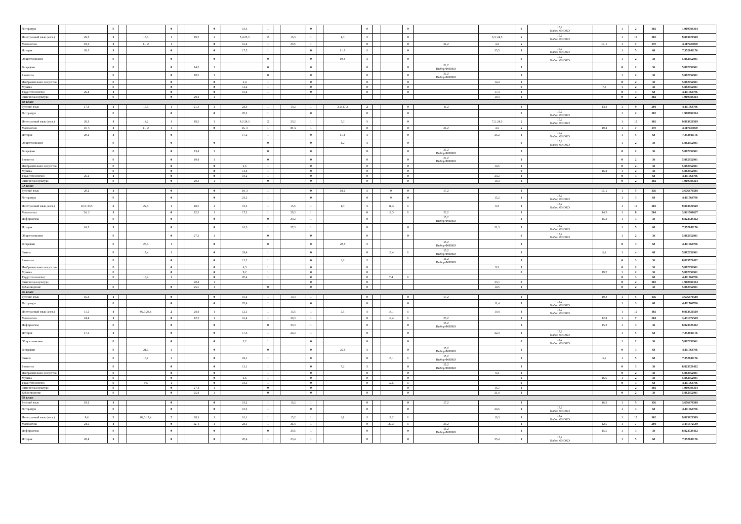| Литература | | | 0 | | | 0 | | | 0 | | 18,3 | 1 | | | 0 | | | 0 | | | 0 | | | 0 | 15,2 Выбор ФИОКО | | 1 | 2 | 102 | 1,960784314 |
| Иностранный язык (англ.) | | 26,3 | 1 | | 15,3 | 1 | | 19,3 | 1 | | 5,4 25,3 | 2 | | 16,3 | 1 | | 4,3 | 1 | | | 0 | | 3,3; 24,3 | 2 | 15,2 Выбор ФИОКО | | 1 | 10 | 102 | 9,803921569 |
| Математика | | 19,5 | 1 | | 11, 2 | 1 | | | 0 | | 16,4 | 1 | | 30,5 | 1 | | | 0 | | | 0 | 24,2 | 4,2 | 2 | | 19, 4 | 1 | 7 | 170 | 4,117647059 |
| История | | 20,5 | 1 | | | 0 | | | 0 | | 17,5 | 1 | | | 0 | | 11,5 | 1 | | | 0 | | 25,5 | 1 | 15,2 Выбор ФИОКО | | 1 | 5 | 68 | 7,352941176 |
| Обществознание | | | 0 | | | 0 | | | 0 | | | 0 | | | 0 | | 10,3 | 1 | | | 0 | | | 0 | 15,2 Выбор ФИОКО | | 1 | 2 | 34 | 5,882352941 |
| География | | | 0 | | | 0 | | 14,2 | 1 | | | 0 | | | 0 | | | 0 | | | 0 | 21,2 Выбор ФИОКО | | 1 | | | 0 | 2 | 34 | 5,882352941 |
| Биология | | | 0 | | | 0 | | 18,3 | 1 | | | 0 | | | 0 | | | 0 | | | 0 | 21,2 Выбор ФИОКО | | 1 | | | 1 | 2 | 34 | 5,882352941 |
| Изобразительное искусство | | | 0 | | | 0 | | | 0 | | 2,4 | 1 | | | 0 | | | 0 | | | 0 | | 14,4 | 1 | | | 0 | 2 | 34 | 5,882352941 |
| Музыка | | | 0 | | | 0 | | | 0 | | 11,4 | 1 | | | 0 | | | 0 | | | 0 | | | 0 | | 7,4 | 1 | 2 | 34 | 5,882352941 |
| Труд (технология) | | 26,4 | 1 | | | 0 | | | 0 | | 19,4 | 1 | | | 0 | | | 0 | | | 0 | | 17,4 | 1 | | | 0 | 3 | 68 | 4,411764706 |
| Физическая культура | | | 0 | | | 0 | | 29,4 | 1 | | | | | | | | | | | | | | 18,4 | 1 | | | 0 | 2 | 102 | 1,960784314 |
| 6В класс | | | | | | | | | | | | | | | | | | | | | | | | | | | | | | |
| Русский язык | | 17,3 | 1 | | 17,3 | 1 | | 21,3 | 1 | | 23,3 | 1 | | 10,2 | 1 | | 3,5; 27,3 | 2 | | | 0 | 11,2 | | 1 | | 14,3 | 1 | 9 | 204 | 4,411764706 |
| Литература | | | 0 | | | 0 | | | 0 | | 20,2 | 1 | | | 0 | | | 0 | | | 0 | | | 0 | 15,2 Выбор ФИОКО | | 1 | 2 | 102 | 1,960784314 |
| Иностранный язык (англ.) | | 26,3 | 1 | | 14,2 | 1 | | 18,2 | 1 | | 9,2 24,3 | 2 | | 20,2 | 1 | | 5,3 | 1 | | | 0 | | 7,2; 24,3 | 2 | 15,2 Выбор ФИОКО | | 1 | 10 | 102 | 9,803921569 |
| Математика | | 19, 5 | 1 | | 11, 2 | 1 | | | 0 | | 16, 3 | 1 | | 30, 5 | 1 | | | 0 | | | 0 | 24,2 | 4,5 | 2 | | 19,4 | 1 | 7 | 170 | 4,117647059 |
| История | | 20,2 | 1 | | | 0 | | | | | 17,2 | 1 | | | 0 | | 11,2 | 1 | | | 0 | | 25,2 | 1 | 15,2 Выбор ФИОКО | | 1 | 5 | 68 | 7,352941176 |
| Обществознание | | | 0 | | | 0 | | | 0 | | | 0 | | | 0 | | 4,2 | 1 | | | 0 | | | 0 | 15,2 Выбор ФИОКО | | 1 | 2 | 34 | 5,882352941 |
| География | | | 0 | | | 0 | | 13,4 | 1 | | | 0 | | | 0 | | | 0 | | | 0 | 21,2 Выбор ФИОКО | | 1 | | | 0 | 2 | 34 | 5,882352941 |
| Биология | | | 0 | | | 0 | | 19,4 | 1 | | | 0 | | | 0 | | | 0 | | | 0 | 21,2 Выбор ФИОКО | | 1 | | | 0 | 2 | 34 | 5,882352941 |
| Изобразительное искусство | | | 0 | | | 0 | | | 0 | | 2,5 | 1 | | | 0 | | | 0 | | | 0 | | 14,5 | 1 | | | 0 | 2 | 34 | 5,882352941 |
| Музыка | | | 0 | | | 0 | | | 0 | | 13,4 | 1 | | | 0 | | | 0 | | | 0 | | | 0 | | 16,4 | 1 | 2 | 34 | 5,882352941 |
| Труд (технология) | | 25,2 | 1 | | | 0 | | | 0 | | 18,2 | 1 | | | 0 | | | 0 | | | 0 | | 23,2 | 1 | | | 0 | 3 | 68 | 4,411764706 |
| Физическая культура | | | 0 | | | 0 | | 29,3 | 1 | | | 0 | | | 0 | | | 0 | | | 0 | | 18,3 | 1 | | | 0 | 2 | 102 | 1,960784314 |
| 7А класс | | | | | | | | | | | | | | | | | | | | | | | | | | | | | | |
| Русский язык | | 20,2 | 1 | | | 0 | | | 0 | | 19, 3 | 1 | | | 0 | | 18,2 | 1 | | 0 | 0 | 17,2 | | 1 | | 16, 2 | 1 | 5 | 136 | 3,676470588 |
| Литература | | | 0 | | | 0 | | | 0 | | 23,2 | 1 | | | 0 | | | 0 | | 0 | 0 | | 15,2 | 1 | 13,2 Выбор ФИОКО | | 1 | 3 | 68 | 4,411764706 |
| Иностранный язык (англ.) | | 10,3; 30,5 | 2 | | 22,3 | 1 | | 18,5 | 1 | | 18,5 | 1 | | 15,5 | 1 | | 4,3 | 1 | | 11,3 | 1 | | 8,3 | 1 | 13,2 Выбор ФИОКО | | 1 | 10 | 102 | 9,803921569 |
| Математика | | 24, 2 | 1 | | | 0 | | 12,2 | 1 | | 17,2 | 1 | | 29,3 | 1 | | | 0 | | 19,3 | 1 | 23,2 | | 1 | | 14,3 | 1 | 8 | 204 | 3,921568627 |
| Информатика | | | 0 | | | 0 | | | 0 | | | 0 | | 30,2 | 1 | | | 0 | | | | 15,2 Выбор ФИОКО | | 1 | | 15,2 | 1 | 3 | 34 | 8,823529412 |
| История | | 16,3 | 1 | | | 0 | | | 0 | | 16,3 | 1 | | 27,3 | 1 | | | 0 | | | 0 | | 21,3 | 1 | 13,2 Выбор ФИОКО | | 1 | 5 | 68 | 7,352941176 |
| Обществознание | | | 0 | | | 0 | | 27,2 | 1 | | | 0 | | | 0 | | | 0 | | | 0 | | | 0 | 13,2 Выбор ФИОКО | | 1 | 2 | 34 | 5,882352941 |
| География | | | 0 | | 23,3 | 1 | | | 0 | | | 0 | | | 0 | | 20,3 | 1 | | | | 15,2 Выбор ФИОКО | | 1 | | | 0 | 3 | 68 | 4,411764706 |
| Физика | | | 0 | | 17,4 | 1 | | | 0 | | 24,4 | 1 | | | 0 | | | 0 | | 18,4 | 1 | 15,2 Выбор ФИОКО | | 1 | | 6,4 | 1 | 4 | 68 | 5,882352941 |
| Биология | | | 0 | | | 0 | | | 0 | | 12,2 | 1 | | | 0 | | 6,2 | 1 | | | | 15,2 Выбор ФИОКО | | 1 | | | 0 | 3 | 34 | 8,823529412 |
| Изобразительное искусство | | | 0 | | | 0 | | | 0 | | 4,3 | 1 | | | 0 | | | 0 | | | | | 9,3 | 1 | | | 0 | 2 | 34 | 5,882352941 |
| Музыка | | | 0 | | | 0 | | | 0 | | 9,2 | 1 | | | 0 | | | 0 | | | | | | 0 | | 19,2 | 1 | 2 | 34 | 5,882352941 |
| Труд (технология) | | | 0 | | 18,4 | 1 | | | 0 | | 20,4 | 1 | | | 0 | | | 0 | | 7,4 | 1 | | | | | | 0 | 3 | 68 | 4,411764706 |
| Физическая культура | | | | | | | | 20,4 | 1 | | | | | | 0 | | | 0 | | | | | 23,1 | 0 | | | 0 | 2 | 102 | 1,960784314 |
| Кубановедение | | | 0 | | | 0 | | 25,5 | 1 | | | 0 | | | 0 | | | 0 | | | | | 14,5 | 1 | | | 0 | 2 | 34 | 5,882352941 |
| 7Б класс | | | | | | | | | | | | | | | | | | | | | | | | | | | | | | |
| Русский язык | | 16,3 | 1 | | | 0 | | | 0 | | 19,4 | 1 | | 10,3 | 1 | | | 0 | | | 0 | 17,2 | | 1 | | 19,3 | 1 | 5 | 136 | 3,676470588 |
| Литература | | | 0 | | | 0 | | | 0 | | 20,4 | 1 | | | 0 | | | 0 | | | 0 | | 11,4 | 1 | 13,2 Выбор ФИОКО | | 1 | 3 | 68 | 4,411764706 |
| Иностранный язык (англ.) | | 11,5 | 1 | | 02,3 24,4 | 2 | | 28,4 | 1 | | 12,1 | 1 | | 15,5 | 1 | | 5,5 | 1 | | 14,1 | 1 | | 10,4 | 1 | 13,2 Выбор ФИОКО | | 1 | 10 | 102 | 9,803921569 |
| Математика | | 24,4 | 1 | | | 0 | | 12,3 | 1 | | 16,4 | 1 | | 29,3 | 1 | | | 0 | | 19,4 | 1 | 23,2 | | 1 | | 12,4 | 1 | 7 | 204 | 3,431372549 |
| Информатика | | | 0 | | | 0 | | | 0 | | | 0 | | 30,3 | 1 | | | 0 | | | 0 | 15,2 Выбор ФИОКО | | 1 | | 15,3 | 1 | 3 | 34 | 8,823529412 |
| История | | 17,5 | 1 | | | 0 | | | 0 | | 17,3 | 1 | | 24,3 | 1 | | | 0 | | | 0 | | 22,3 | 1 | 13,2 Выбор ФИОКО | | 1 | 5 | 68 | 7,352941176 |
| Обществознание | | | 0 | | | 0 | | | 0 | | 2,2 | 1 | | | 0 | | | 0 | | | 0 | | | 0 | 13,2 Выбор ФИОКО | | 1 | 2 | 34 | 5,882352941 |
| География | | | 0 | | 21,3 | 1 | | | 0 | | | 0 | | | 0 | | 25,3 | 1 | | | 0 | 15,2 Выбор ФИОКО | | 1 | | | 0 | 3 | 68 | 4,411764706 |
| Физика | | | 0 | | 16,2 | 1 | | | 0 | | 24,1 | 1 | | | 0 | | | 0 | | 18,1 | 1 | 15,2 Выбор ФИОКО | | 1 | | 6,2 | 1 | 5 | 68 | 7,352941176 |
| Биология | | | 0 | | | 0 | | | 0 | | 13,1 | 1 | | | 0 | | 7,2 | 1 | | | 0 | 15,2 Выбор ФИОКО | | 1 | | | 0 | 3 | 34 | 8,823529412 |
| Изобразительное искусство | | | 0 | | | 0 | | | 0 | | | 1 | | | 0 | | | 0 | | | 0 | | 8,2 | 1 | | | 0 | 2 | 34 | 5,882352941 |
| Музыка | | | 0 | | | 0 | | | 0 | | 6,6 | 1 | | | 0 | | | 0 | | | 0 | | | 0 | | 16,6 | 1 | 2 | 34 | 5,882352941 |
| Труд (технология) | | | 0 | | 9,5 | 1 | | | 0 | | 18,5 | 1 | | | 0 | | | 0 | | 12,5 | 1 | | | 0 | | | 0 | 3 | 68 | 4,411764706 |
| Физическая культура | | | 0 | | | 0 | | 27,1 | 1 | | | 0 | | | 0 | | | | | | 0 | | 16,1 | 1 | | | | 2 | 102 | 1,960784314 |
| Кубановедение | | | 0 | | | 0 | | 25,4 | 1 | | | 0 | | | 0 | | | 0 | | | 0 | | 21,4 | 1 | | | 0 | 2 | 34 | 5,882352941 |
| 7В класс | | | | | | | | | | | | | | | | | | | | | | | | | | | | | | |
| Русский язык | | 19,2 | 1 | | | 0 | | | 0 | | 19,2 | 1 | | 16,2 | 1 | | | 0 | | | 0 | 17,2 | | 1 | | 16,2 | 1 | 5 | 136 | 3,676470588 |
| Литература | | | 0 | | | 0 | | | 0 | | 18,5 | 1 | | | 0 | | | 0 | | | 0 | | 24,5 | 1 | 13,2 Выбор ФИОКО | | 1 | 3 | 68 | 4,411764706 |
| Иностранный язык (англ.) | | 9,4 | 2 | | 02,3 17,4 | 2 | | 28,1 | 1 | | 16,1 | 1 | | 15,2 | 1 | | 6,1 | 1 | | 19,2 | 1 | | 16,3 | 1 | 13,2 Выбор ФИОКО | | 1 | 10 | 102 | 9,803921569 |
| Математика | | 24,5 | 1 | | | 0 | | 12, 5 | 1 | | 23,5 | 1 | | 31,4 | 1 | | | 0 | | 20,3 | 1 | 23,2 | | 1 | | 12,5 | 1 | 7 | 204 | 3,431372549 |
| Информатика | | | 0 | | | 0 | | | 0 | | | 0 | | 30,5 | 1 | | | 0 | | | 0 | 15,2 Выбор ФИОКО | | 1 | | 15,5 | 1 | 3 | 34 | 8,823529412 |
| История | | 20,4 | 1 | | | 0 | | | 0 | | 20,4 | 1 | | 23,4 | 1 | | | 0 | | | 0 | | 25,4 | 1 | 13,2 Выбор ФИОКО | | 1 | 5 | 68 | 7,352941176 |